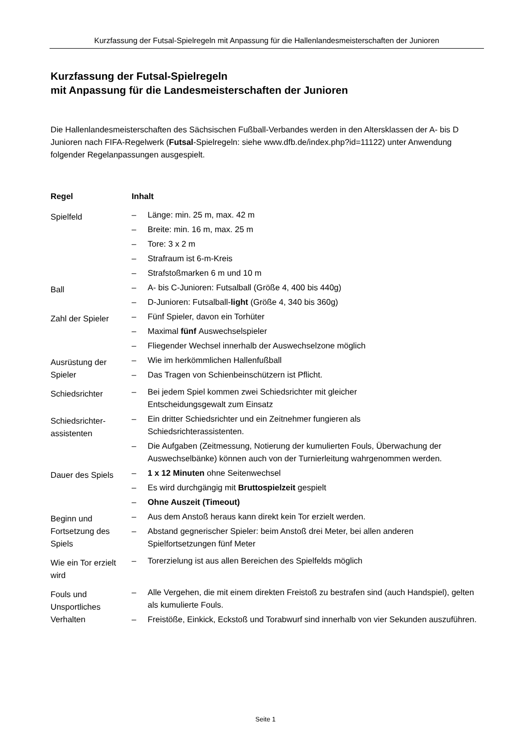Kurzfassung der Futsal-Spielregeln mit Anpassung für die Hallenlandesmeisterschaften der Junioren
Kurzfassung der Futsal-Spielregeln
mit Anpassung für die Landesmeisterschaften der Junioren
Die Hallenlandesmeisterschaften des Sächsischen Fußball-Verbandes werden in den Altersklassen der A- bis D Junioren nach FIFA-Regelwerk (Futsal-Spielregeln: siehe www.dfb.de/index.php?id=11122) unter Anwendung folgender Regelanpassungen ausgespielt.
| Regel | Inhalt |
| --- | --- |
| Spielfeld | – Länge: min. 25 m, max. 42 m – Breite: min. 16 m, max. 25 m – Tore: 3 x 2 m – Strafraum ist 6-m-Kreis – Strafstoßmarken 6 m und 10 m |
| Ball | – A- bis C-Junioren: Futsalball (Größe 4, 400 bis 440g) – D-Junioren: Futsalball- light (Größe 4, 340 bis 360g) |
| Zahl der Spieler | – Fünf Spieler, davon ein Torhüter – Maximal fünf Auswechselspieler – Fliegender Wechsel innerhalb der Auswechselzone möglich |
| Ausrüstung der Spieler | – Wie im herkömmlichen Hallenfußball – Das Tragen von Schienbeinschützern ist Pflicht. |
| Schiedsrichter | – Bei jedem Spiel kommen zwei Schiedsrichter mit gleicher Entscheidungsgewalt zum Einsatz |
| Schiedsrichter-assistenten | – Ein dritter Schiedsrichter und ein Zeitnehmer fungieren als Schiedsrichterassistenten. – Die Aufgaben (Zeitmessung, Notierung der kumulierten Fouls, Überwachung der Auswechselbänke) können auch von der Turnierleitung wahrgenommen werden. |
| Dauer des Spiels | – 1 x 12 Minuten ohne Seitenwechsel – Es wird durchgängig mit Bruttospielzeit gespielt – Ohne Auszeit (Timeout) |
| Beginn und Fortsetzung des Spiels | – Aus dem Anstoß heraus kann direkt kein Tor erzielt werden. – Abstand gegnerischer Spieler: beim Anstoß drei Meter, bei allen anderen Spielfortsetzungen fünf Meter |
| Wie ein Tor erzielt wird | – Torerzielung ist aus allen Bereichen des Spielfelds möglich |
| Fouls und Unsportliches Verhalten | – Alle Vergehen, die mit einem direkten Freistoß zu bestrafen sind (auch Handspiel), gelten als kumulierte Fouls. – Freistöße, Einkick, Eckstoß und Torabwurf sind innerhalb von vier Sekunden auszuführen. |
Seite 1